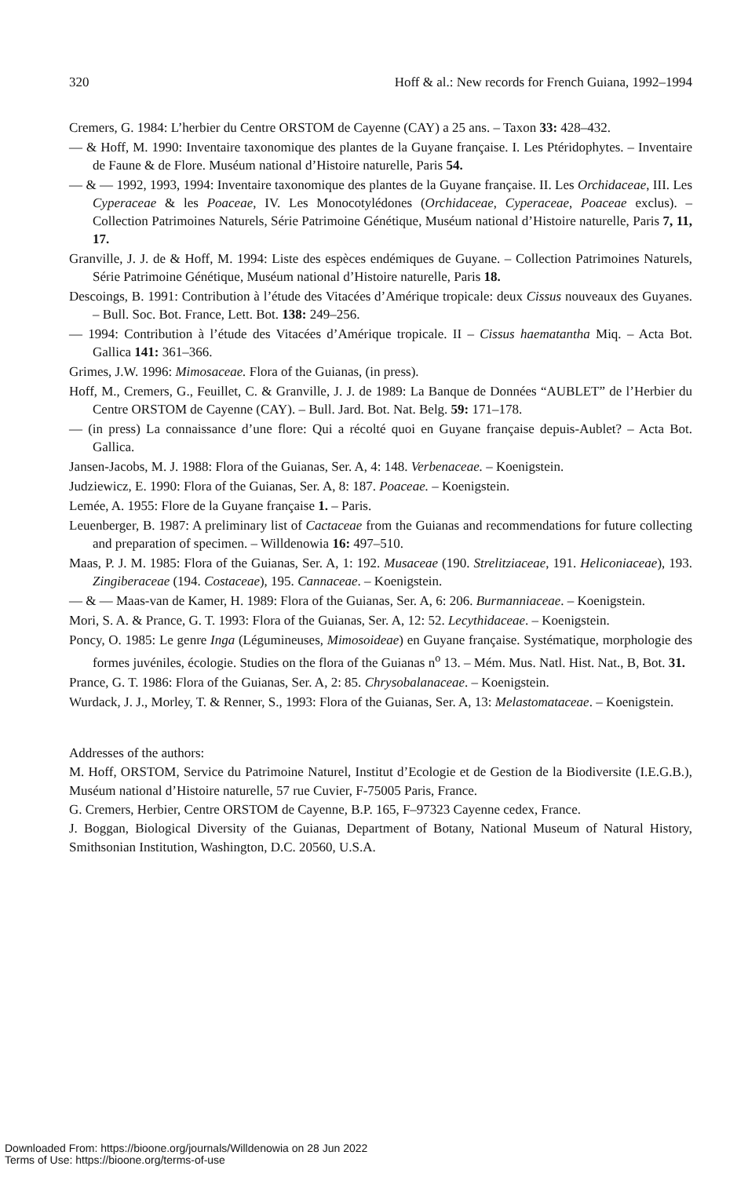320 Hoff & al.: New records for French Guiana, 1992–1994
Cremers, G. 1984: L’herbier du Centre ORSTOM de Cayenne (CAY) a 25 ans. – Taxon 33: 428–432.
— & Hoff, M. 1990: Inventaire taxonomique des plantes de la Guyane française. I. Les Ptéridophytes. – Inventaire de Faune & de Flore. Muséum national d’Histoire naturelle, Paris 54.
— & — 1992, 1993, 1994: Inventaire taxonomique des plantes de la Guyane française. II. Les Orchidaceae, III. Les Cyperaceae & les Poaceae, IV. Les Monocotylédones (Orchidaceae, Cyperaceae, Poaceae exclus). – Collection Patrimoines Naturels, Série Patrimoine Génétique, Muséum national d’Histoire naturelle, Paris 7, 11, 17.
Granville, J. J. de & Hoff, M. 1994: Liste des espèces endémiques de Guyane. – Collection Patrimoines Naturels, Série Patrimoine Génétique, Muséum national d’Histoire naturelle, Paris 18.
Descoings, B. 1991: Contribution à l’étude des Vitacées d’Amérique tropicale: deux Cissus nouveaux des Guyanes. – Bull. Soc. Bot. France, Lett. Bot. 138: 249–256.
— 1994: Contribution à l’étude des Vitacées d’Amérique tropicale. II – Cissus haematantha Miq. – Acta Bot. Gallica 141: 361–366.
Grimes, J.W. 1996: Mimosaceae. Flora of the Guianas, (in press).
Hoff, M., Cremers, G., Feuillet, C. & Granville, J. J. de 1989: La Banque de Données “AUBLET” de l’Herbier du Centre ORSTOM de Cayenne (CAY). – Bull. Jard. Bot. Nat. Belg. 59: 171–178.
— (in press) La connaissance d’une flore: Qui a récolté quoi en Guyane française depuis-Aublet? – Acta Bot. Gallica.
Jansen-Jacobs, M. J. 1988: Flora of the Guianas, Ser. A, 4: 148. Verbenaceae. – Koenigstein.
Judziewicz, E. 1990: Flora of the Guianas, Ser. A, 8: 187. Poaceae. – Koenigstein.
Lemée, A. 1955: Flore de la Guyane française 1. – Paris.
Leuenberger, B. 1987: A preliminary list of Cactaceae from the Guianas and recommendations for future collecting and preparation of specimen. – Willdenowia 16: 497–510.
Maas, P. J. M. 1985: Flora of the Guianas, Ser. A, 1: 192. Musaceae (190. Strelitziaceae, 191. Heliconiaceae), 193. Zingiberaceae (194. Costaceae), 195. Cannaceae. – Koenigstein.
— & — Maas-van de Kamer, H. 1989: Flora of the Guianas, Ser. A, 6: 206. Burmanniaceae. – Koenigstein.
Mori, S. A. & Prance, G. T. 1993: Flora of the Guianas, Ser. A, 12: 52. Lecythidaceae. – Koenigstein.
Poncy, O. 1985: Le genre Inga (Légumineuses, Mimosoideae) en Guyane française. Systématique, morphologie des formes juvéniles, écologie. Studies on the flora of the Guianas n<sup>o</sup> 13. – Mém. Mus. Natl. Hist. Nat., B, Bot. 31.
Prance, G. T. 1986: Flora of the Guianas, Ser. A, 2: 85. Chrysobalanaceae. – Koenigstein.
Wurdack, J. J., Morley, T. & Renner, S., 1993: Flora of the Guianas, Ser. A, 13: Melastomataceae. – Koenigstein.
Addresses of the authors:
M. Hoff, ORSTOM, Service du Patrimoine Naturel, Institut d’Ecologie et de Gestion de la Biodiversite (I.E.G.B.), Muséum national d’Histoire naturelle, 57 rue Cuvier, F-75005 Paris, France.
G. Cremers, Herbier, Centre ORSTOM de Cayenne, B.P. 165, F–97323 Cayenne cedex, France.
J. Boggan, Biological Diversity of the Guianas, Department of Botany, National Museum of Natural History, Smithsonian Institution, Washington, D.C. 20560, U.S.A.
Downloaded From: https://bioone.org/journals/Willdenowia on 28 Jun 2022
Terms of Use: https://bioone.org/terms-of-use